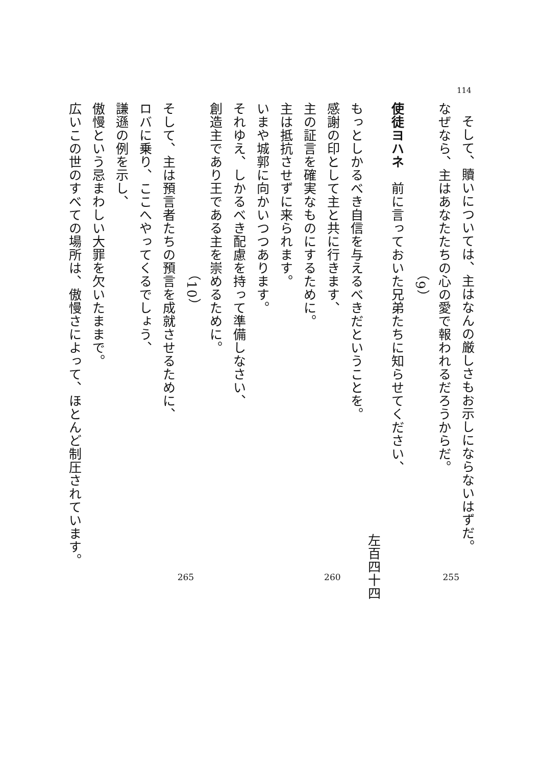114
そして、贖いについては、主はなんの厳しさもお示しにならないはずだ。
なぜなら、主はあなたたちの心の愛で報われるだろうからだ。
（9）
使徒ヨハネ　前に言っておいた兄弟たちに知らせてください、
左百四十四
もっとしかるべき自信を与えるべきだということを。
感謝の印として主と共に行きます、
主の証言を確実なものにするために。
主は抵抗させずに来られます。
いまや城郭に向かいつつあります。
それゆえ、しかるべき配慮を持って準備しなさい、
創造主であり王である主を崇めるために。
（10）
そして、主は預言者たちの預言を成就させるために、
ロバに乗り、ここへやってくるでしょう、
謙遜の例を示し、
傲慢という忌まわしい大罪を欠いたままで。
広いこの世のすべての場所は、傲慢さによって、ほとんど制圧されています。
255 260 265